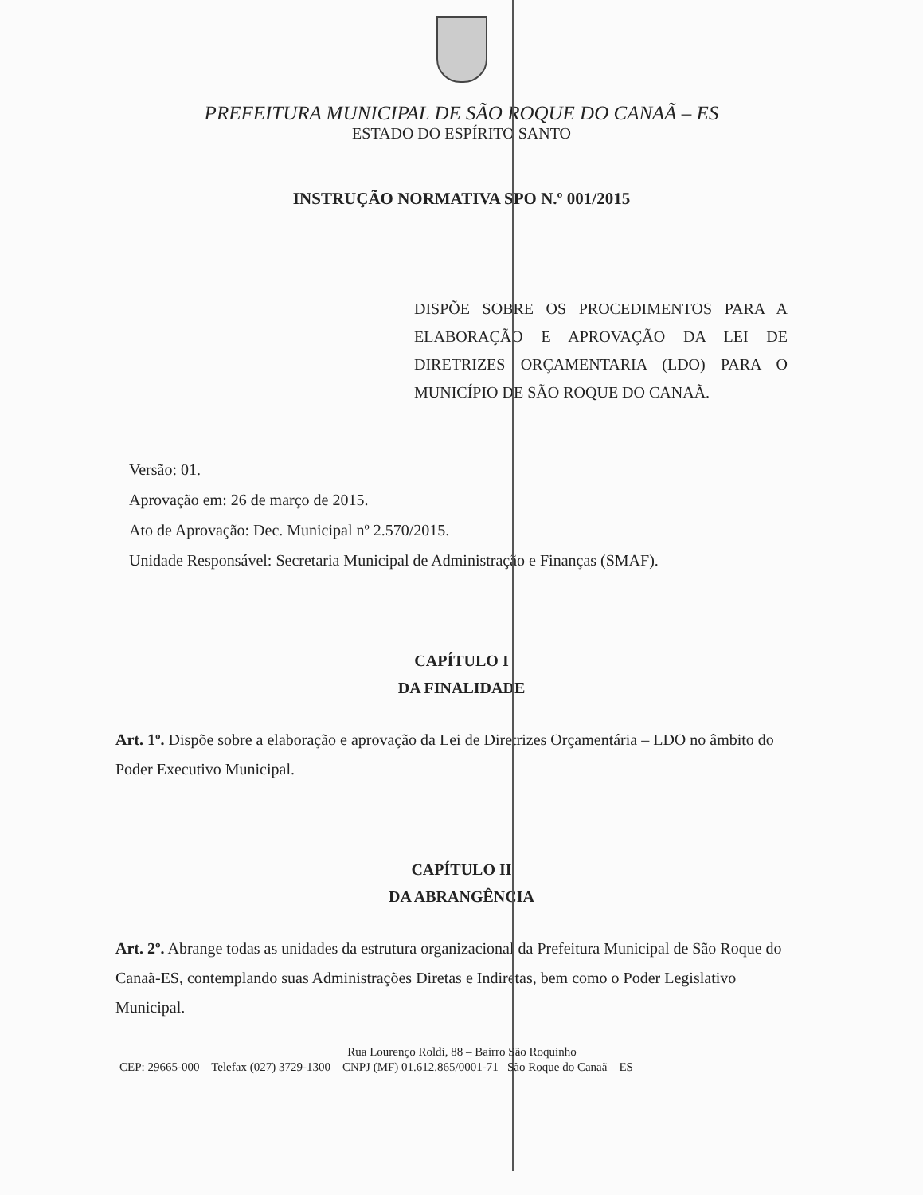PREFEITURA MUNICIPAL DE SÃO ROQUE DO CANAÃ – ES
ESTADO DO ESPÍRITO SANTO
INSTRUÇÃO NORMATIVA SPO N.º 001/2015
DISPÕE SOBRE OS PROCEDIMENTOS PARA A ELABORAÇÃO E APROVAÇÃO DA LEI DE DIRETRIZES ORÇAMENTARIA (LDO) PARA O MUNICÍPIO DE SÃO ROQUE DO CANAÃ.
Versão: 01.
Aprovação em: 26 de março de 2015.
Ato de Aprovação: Dec. Municipal nº 2.570/2015.
Unidade Responsável: Secretaria Municipal de Administração e Finanças (SMAF).
CAPÍTULO I
DA FINALIDADE
Art. 1º. Dispõe sobre a elaboração e aprovação da Lei de Diretrizes Orçamentária – LDO no âmbito do Poder Executivo Municipal.
CAPÍTULO II
DA ABRANGÊNCIA
Art. 2º. Abrange todas as unidades da estrutura organizacional da Prefeitura Municipal de São Roque do Canaã-ES, contemplando suas Administrações Diretas e Indiretas, bem como o Poder Legislativo Municipal.
Rua Lourenço Roldi, 88 – Bairro São Roquinho
CEP: 29665-000 – Telefax (027) 3729-1300 – CNPJ (MF) 01.612.865/0001-71 São Roque do Canaã – ES